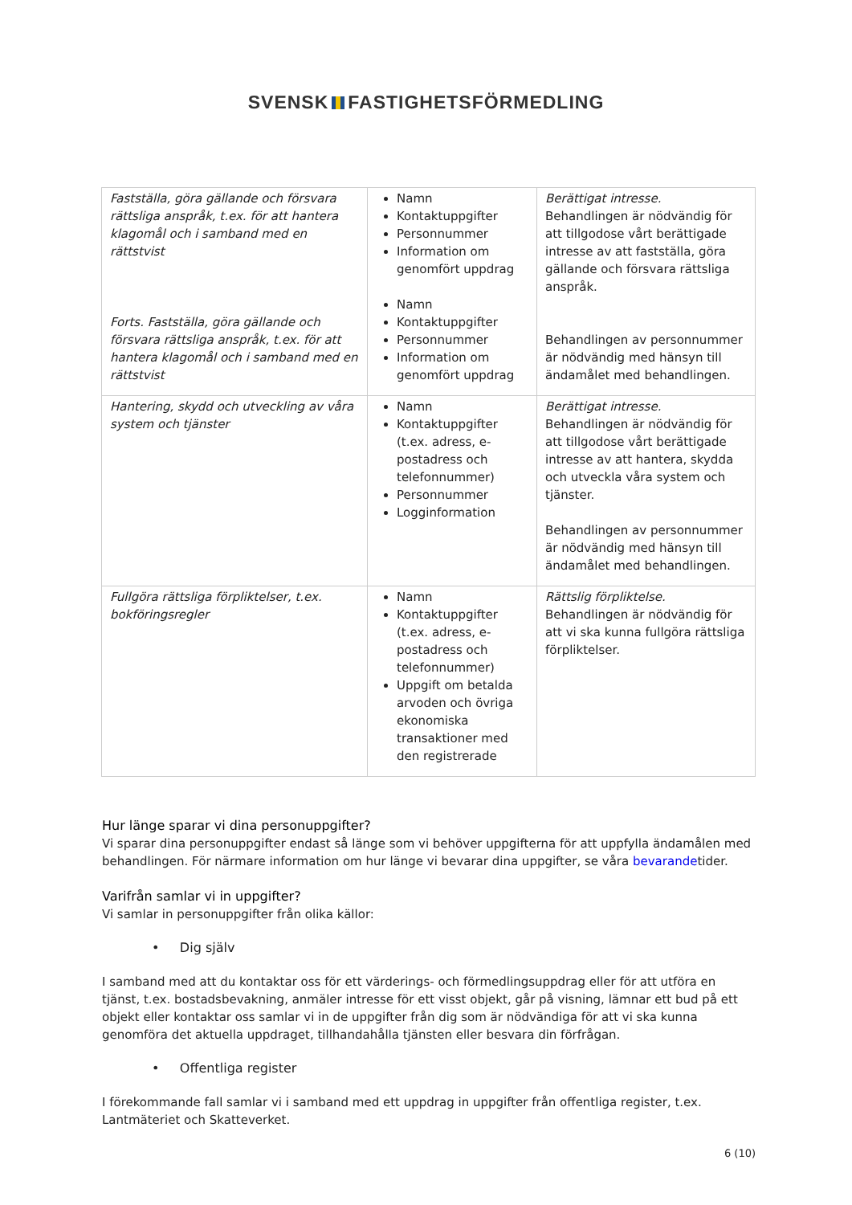SVENSK FASTIGHETSFÖRMEDLING
| Fastställa, göra gällande och försvara rättsliga anspråk, t.ex. för att hantera klagomål och i samband med en rättstvist Forts. Fastställa, göra gällande och försvara rättsliga anspråk, t.ex. för att hantera klagomål och i samband med en rättstvist | Namn Kontaktuppgifter Personnummer Information om genomfört uppdrag Namn Kontaktuppgifter Personnummer Information om genomfört uppdrag | Berättigat intresse. Behandlingen är nödvändig för att tillgodose vårt berättigade intresse av att fastställa, göra gällande och försvara rättsliga anspråk. Behandlingen av personnummer är nödvändig med hänsyn till ändamålet med behandlingen. |
| Hantering, skydd och utveckling av våra system och tjänster | Namn Kontaktuppgifter (t.ex. adress, e-postadress och telefonnummer) Personnummer Logginformation | Berättigat intresse. Behandlingen är nödvändig för att tillgodose vårt berättigade intresse av att hantera, skydda och utveckla våra system och tjänster. Behandlingen av personnummer är nödvändig med hänsyn till ändamålet med behandlingen. |
| Fullgöra rättsliga förpliktelser, t.ex. bokföringsregler | Namn Kontaktuppgifter (t.ex. adress, e-postadress och telefonnummer) Uppgift om betalda arvoden och övriga ekonomiska transaktioner med den registrerade | Rättslig förpliktelse. Behandlingen är nödvändig för att vi ska kunna fullgöra rättsliga förpliktelser. |
Hur länge sparar vi dina personuppgifter?
Vi sparar dina personuppgifter endast så länge som vi behöver uppgifterna för att uppfylla ändamålen med behandlingen. För närmare information om hur länge vi bevarar dina uppgifter, se våra bevarandetider.
Varifrån samlar vi in uppgifter?
Vi samlar in personuppgifter från olika källor:
• Dig själv
I samband med att du kontaktar oss för ett värderings- och förmedlingsuppdrag eller för att utföra en tjänst, t.ex. bostadsbevakning, anmäler intresse för ett visst objekt, går på visning, lämnar ett bud på ett objekt eller kontaktar oss samlar vi in de uppgifter från dig som är nödvändiga för att vi ska kunna genomföra det aktuella uppdraget, tillhandahålla tjänsten eller besvara din förfrågan.
• Offentliga register
I förekommande fall samlar vi i samband med ett uppdrag in uppgifter från offentliga register, t.ex. Lantmäteriet och Skatteverket.
6 (10)